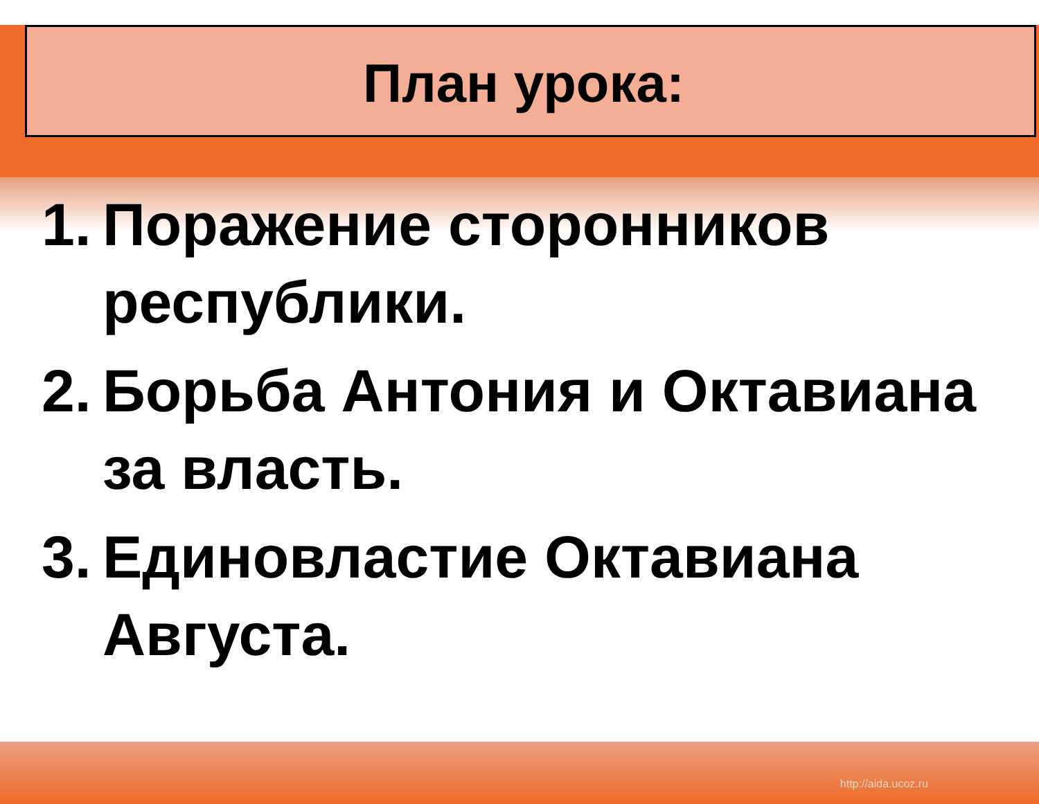План урока:
1. Поражение сторонников республики.
2. Борьба Антония и Октавиана за власть.
3. Единовластие Октавиана Августа.
http://aida.ucoz.ru